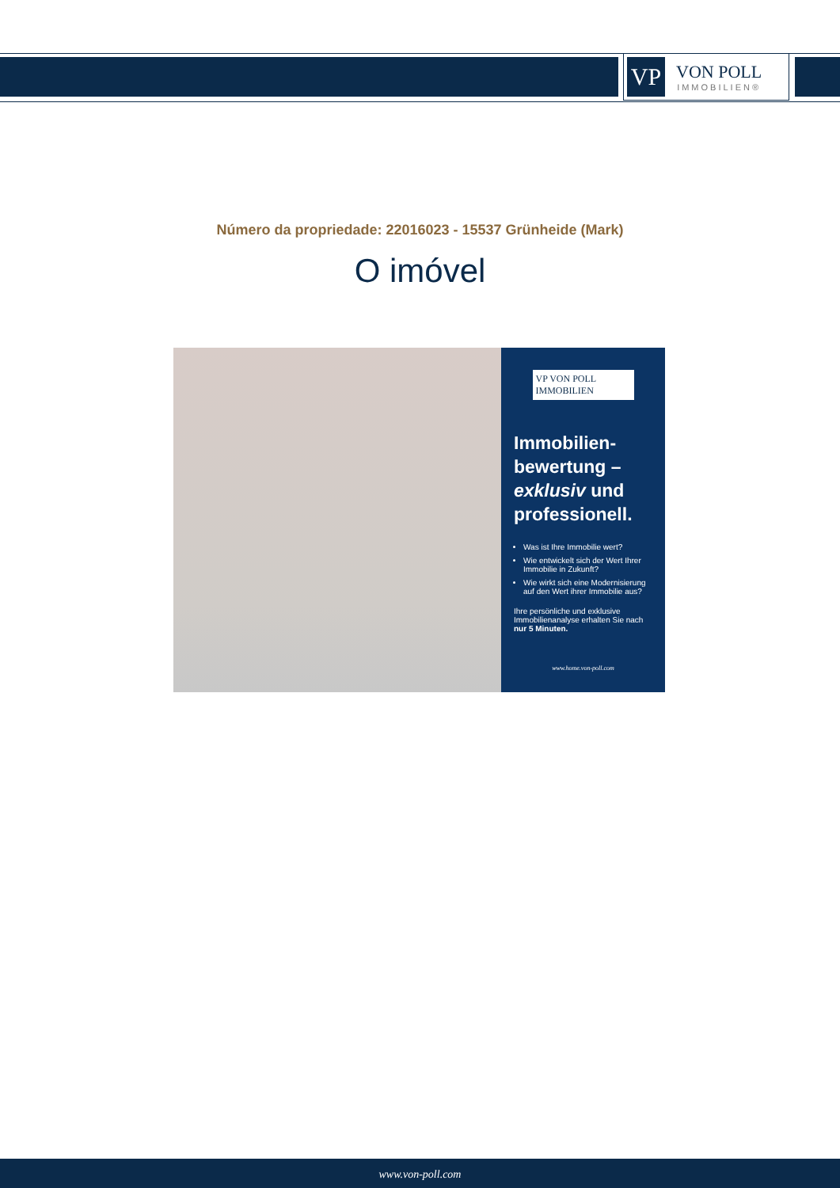VP
VON POLL
IMMOBILIEN®
Número da propriedade: 22016023 - 15537 Grünheide (Mark)
O imóvel
VP VON POLL IMMOBILIEN
Immobilien-
bewertung –
exklusiv und
professionell.
Was ist Ihre Immobilie wert?
Wie entwickelt sich der Wert Ihrer Immobilie in Zukunft?
Wie wirkt sich eine Modernisierung auf den Wert ihrer Immobilie aus?
Ihre persönliche und exklusive Immobilienanalyse erhalten Sie nach nur 5 Minuten.
www.home.von-poll.com
www.von-poll.com